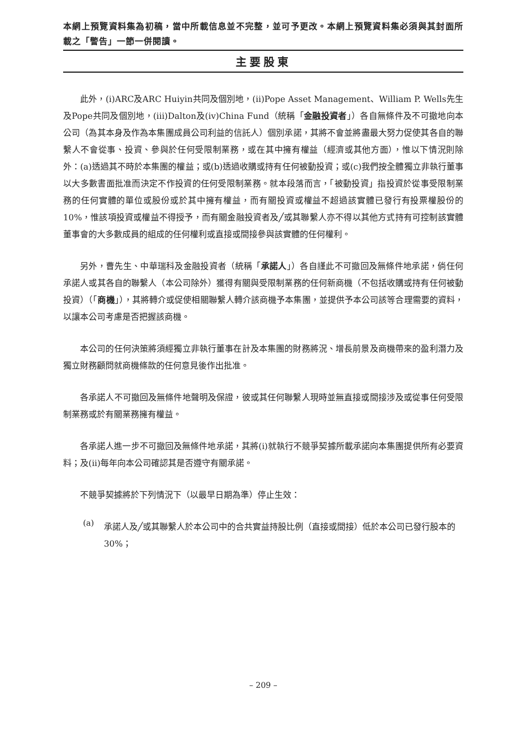本網上預覽資料集為初稿，當中所載信息並不完整，並可予更改。本網上預覽資料集必須與其封面所載之「警告」一節一併閱讀。
主要股東
此外，(i)ARC及ARC Huiyin共同及個別地，(ii)Pope Asset Management、William P. Wells先生及Pope共同及個別地，(iii)Dalton及(iv)China Fund（統稱「金融投資者」）各自無條件及不可撤地向本公司（為其本身及作為本集團成員公司利益的信託人）個別承諾，其將不會並將盡最大努力促使其各自的聯繫人不會從事、投資、參與於任何受限制業務，或在其中擁有權益（經濟或其他方面），惟以下情況則除外：(a)透過其不時於本集團的權益；或(b)透過收購或持有任何被動投資；或(c)我們按全體獨立非執行董事以大多數書面批准而決定不作投資的任何受限制業務。就本段落而言，「被動投資」指投資於從事受限制業務的任何實體的單位或股份或於其中擁有權益，而有關投資或權益不超過該實體已發行有投票權股份的10%，惟該項投資或權益不得授予，而有關金融投資者及╱或其聯繫人亦不得以其他方式持有可控制該實體董事會的大多數成員的組成的任何權利或直接或間接參與該實體的任何權利。
另外，曹先生、中華瑞科及金融投資者（統稱「承諾人」）各自謹此不可撤回及無條件地承諾，倘任何承諾人或其各自的聯繫人（本公司除外）獲得有關與受限制業務的任何新商機（不包括收購或持有任何被動投資）（「商機」），其將轉介或促使相關聯繫人轉介該商機予本集團，並提供予本公司該等合理需要的資料，以讓本公司考慮是否把握該商機。
本公司的任何決策將須經獨立非執行董事在計及本集團的財務將況、增長前景及商機帶來的盈利潛力及獨立財務顧問就商機條款的任何意見後作出批准。
各承諾人不可撤回及無條件地聲明及保證，彼或其任何聯繫人現時並無直接或間接涉及或從事任何受限制業務或於有關業務擁有權益。
各承諾人進一步不可撤回及無條件地承諾，其將(i)就執行不競爭契據所載承諾向本集團提供所有必要資料；及(ii)每年向本公司確認其是否遵守有關承諾。
不競爭契據將於下列情況下（以最早日期為準）停止生效：
(a)
承諾人及╱或其聯繫人於本公司中的合共實益持股比例（直接或間接）低於本公司已發行股本的30%；
– 209 –